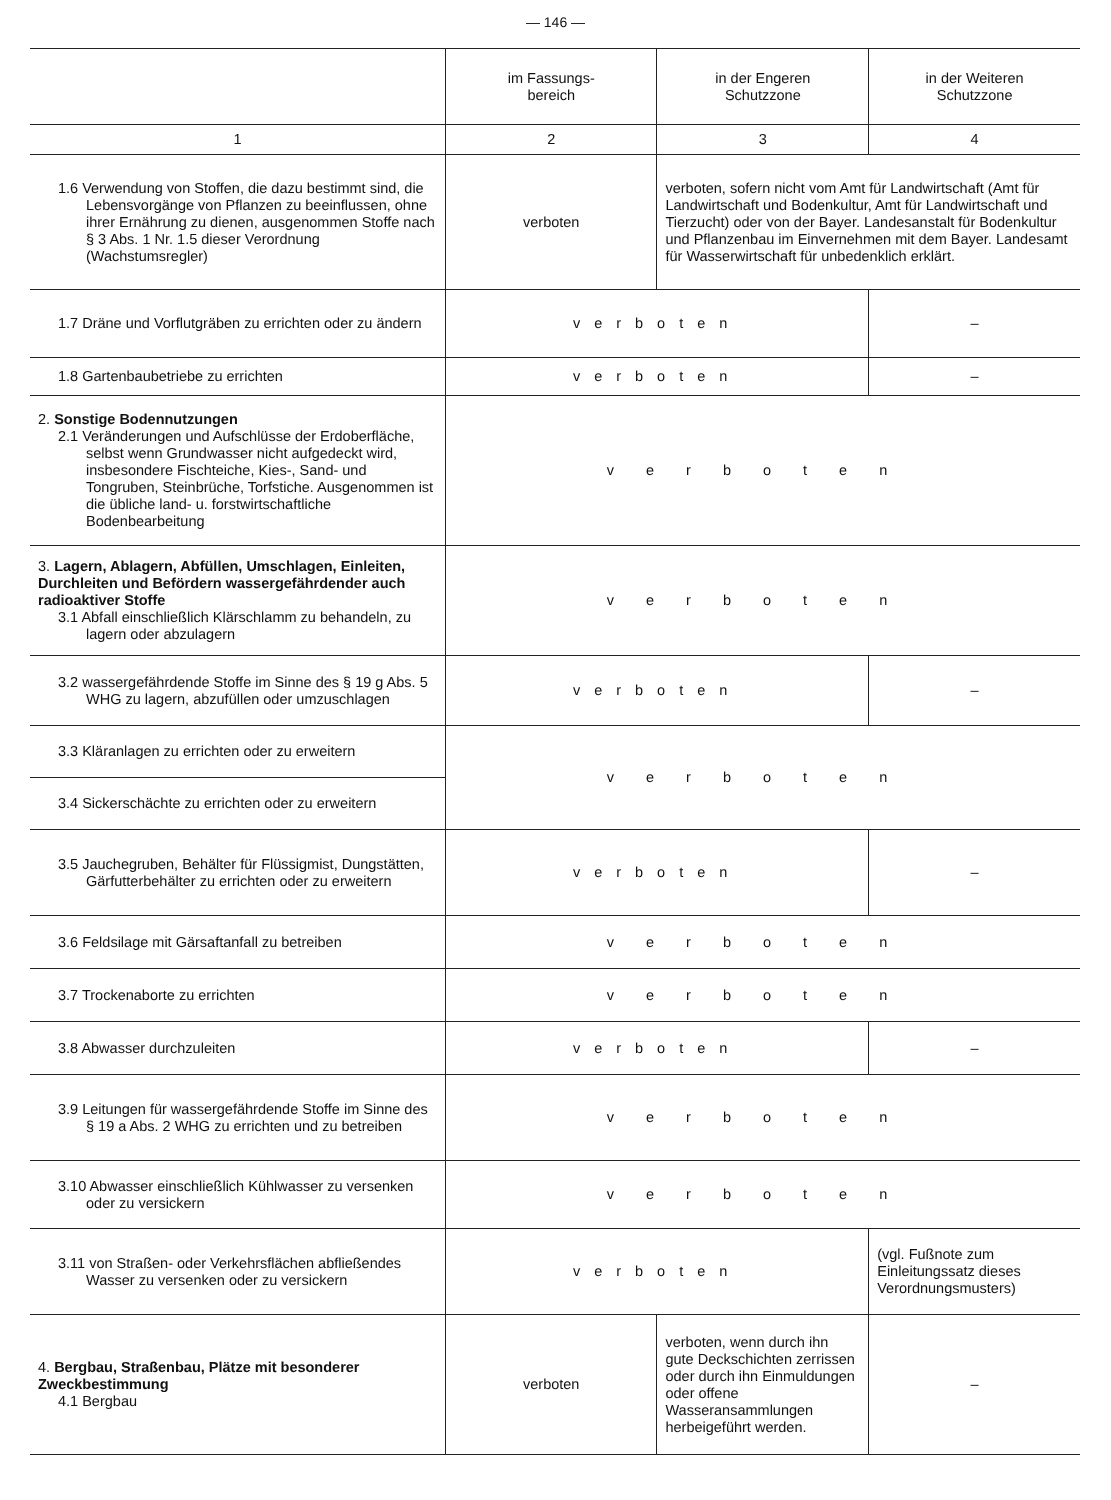— 146 —
| | im Fassungs- bereich | in der Engeren Schutzzone | in der Weiteren Schutzzone |
| --- | --- | --- | --- |
| 1 | 2 | 3 | 4 |
| 1.6 Verwendung von Stoffen, die dazu bestimmt sind, die Lebensvorgänge von Pflanzen zu beeinflussen, ohne ihrer Ernährung zu dienen, ausgenommen Stoffe nach § 3 Abs. 1 Nr. 1.5 dieser Verordnung (Wachstumsregler) | verboten | verboten, sofern nicht vom Amt für Landwirtschaft (Amt für Landwirtschaft und Bodenkultur, Amt für Landwirtschaft und Tierzucht) oder von der Bayer. Landesanstalt für Bodenkultur und Pflanzenbau im Einvernehmen mit dem Bayer. Landesamt für Wasserwirtschaft für unbedenklich erklärt. | |
| 1.7 Dräne und Vorflutgräben zu errichten oder zu ändern | verboten | | – |
| 1.8 Gartenbaubetriebe zu errichten | verboten | | – |
| 2. Sonstige Bodennutzungen 2.1 Veränderungen und Aufschlüsse der Erdoberfläche, selbst wenn Grundwasser nicht aufgedeckt wird, insbesondere Fischteiche, Kies-, Sand- und Tongruben, Steinbrüche, Torfstiche. Ausgenommen ist die übliche land- u. forstwirtschaftliche Bodenbearbeitung | verboten | | |
| 3. Lagern, Ablagern, Abfüllen, Umschlagen, Einleiten, Durchleiten und Befördern wassergefährdender auch radioaktiver Stoffe 3.1 Abfall einschließlich Klärschlamm zu behandeln, zu lagern oder abzulagern | verboten | | |
| 3.2 wassergefährdende Stoffe im Sinne des § 19 g Abs. 5 WHG zu lagern, abzufüllen oder umzuschlagen | verboten | | – |
| 3.3 Kläranlagen zu errichten oder zu erweitern | verboten | | |
| 3.4 Sickerschächte zu errichten oder zu erweitern | | | |
| 3.5 Jauchegruben, Behälter für Flüssigmist, Dungstätten, Gärfutterbehälter zu errichten oder zu erweitern | verboten | | – |
| 3.6 Feldsilage mit Gärsaftanfall zu betreiben | verboten | | |
| 3.7 Trockenaborte zu errichten | verboten | | |
| 3.8 Abwasser durchzuleiten | verboten | | – |
| 3.9 Leitungen für wassergefährdende Stoffe im Sinne des § 19 a Abs. 2 WHG zu errichten und zu betreiben | verboten | | |
| 3.10 Abwasser einschließlich Kühlwasser zu versenken oder zu versickern | verboten | | |
| 3.11 von Straßen- oder Verkehrsflächen abfließendes Wasser zu versenken oder zu versickern | verboten | | (vgl. Fußnote zum Einleitungssatz dieses Verordnungsmusters) |
| 4. Bergbau, Straßenbau, Plätze mit besonderer Zweckbestimmung 4.1 Bergbau | verboten | verboten, wenn durch ihn gute Deckschichten zerrissen oder durch ihn Einmuldungen oder offene Wasseransammlungen herbeigeführt werden. | – |